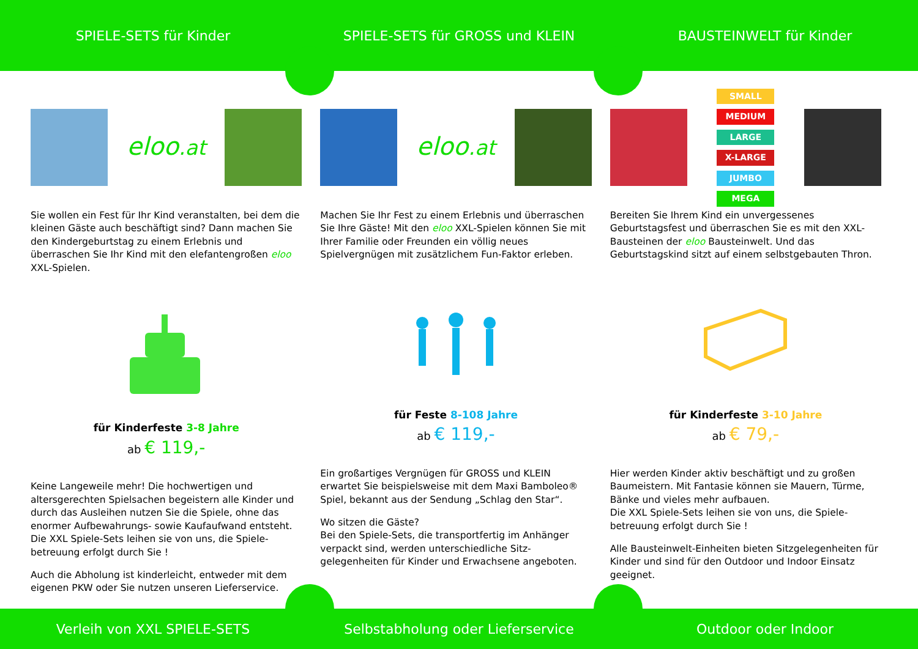SPIELE-SETS für Kinder
SPIELE-SETS für GROSS und KLEIN
BAUSTEINWELT für Kinder
eloo.at
Sie wollen ein Fest für Ihr Kind veranstalten, bei dem die kleinen Gäste auch beschäftigt sind? Dann machen Sie den Kindergeburtstag zu einem Erlebnis und überraschen Sie Ihr Kind mit den elefantengroßen eloo XXL-Spielen.
für Kinderfeste 3-8 Jahre
ab € 119,-
Keine Langeweile mehr! Die hochwertigen und altersgerechten Spielsachen begeistern alle Kinder und durch das Ausleihen nutzen Sie die Spiele, ohne das enormer Aufbewahrungs- sowie Kaufaufwand entsteht. Die XXL Spiele-Sets leihen sie von uns, die Spiele-betreuung erfolgt durch Sie !
Auch die Abholung ist kinderleicht, entweder mit dem eigenen PKW oder Sie nutzen unseren Lieferservice.
eloo.at
Machen Sie Ihr Fest zu einem Erlebnis und überraschen Sie Ihre Gäste! Mit den eloo XXL-Spielen können Sie mit Ihrer Familie oder Freunden ein völlig neues Spielvergnügen mit zusätzlichem Fun-Faktor erleben.
für Feste 8-108 Jahre
ab € 119,-
Ein großartiges Vergnügen für GROSS und KLEIN erwartet Sie beispielsweise mit dem Maxi Bamboleo® Spiel, bekannt aus der Sendung „Schlag den Star“.
Wo sitzen die Gäste?
Bei den Spiele-Sets, die transportfertig im Anhänger verpackt sind, werden unterschiedliche Sitz-gelegenheiten für Kinder und Erwachsene angeboten.
SMALL
MEDIUM
LARGE
X-LARGE
JUMBO
MEGA
Bereiten Sie Ihrem Kind ein unvergessenes Geburtstagsfest und überraschen Sie es mit den XXL-Bausteinen der eloo Bausteinwelt. Und das Geburtstagskind sitzt auf einem selbstgebauten Thron.
für Kinderfeste 3-10 Jahre
ab € 79,-
Hier werden Kinder aktiv beschäftigt und zu großen Baumeistern. Mit Fantasie können sie Mauern, Türme, Bänke und vieles mehr aufbauen.
Die XXL Spiele-Sets leihen sie von uns, die Spiele-betreuung erfolgt durch Sie !
Alle Bausteinwelt-Einheiten bieten Sitzgelegenheiten für Kinder und sind für den Outdoor und Indoor Einsatz geeignet.
Verleih von XXL SPIELE-SETS
Selbstabholung oder Lieferservice
Outdoor oder Indoor